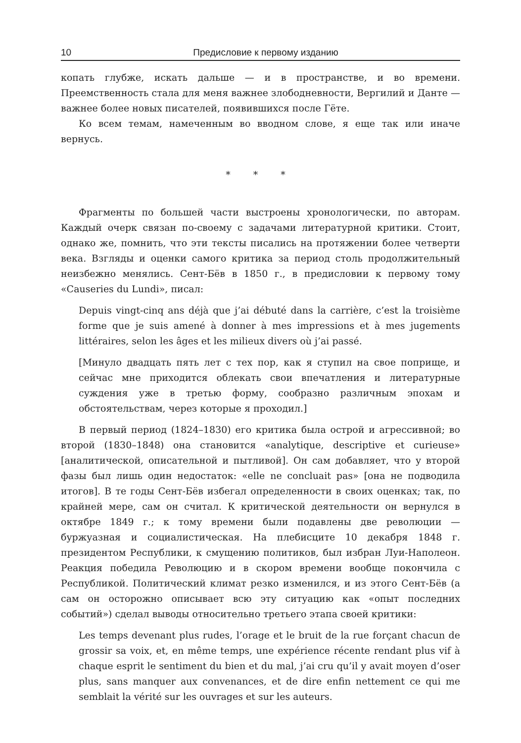10 Предисловие к первому изданию
копать глубже, искать дальше — и в пространстве, и во времени. Преемственность стала для меня важнее злободневности, Вергилий и Данте — важнее более новых писателей, появившихся после Гёте.
Ко всем темам, намеченным во вводном слове, я еще так или иначе вернусь.
* * *
Фрагменты по большей части выстроены хронологически, по авторам. Каждый очерк связан по-своему с задачами литературной критики. Стоит, однако же, помнить, что эти тексты писались на протяжении более четверти века. Взгляды и оценки самого критика за период столь продолжительный неизбежно менялись. Сент-Бёв в 1850 г., в предисловии к первому тому «Causeries du Lundi», писал:
Depuis vingt-cinq ans déjà que j’ai débuté dans la carrière, c’est la troisième forme que je suis amené à donner à mes impressions et à mes jugements littéraires, selon les âges et les milieux divers où j’ai passé.
[Минуло двадцать пять лет с тех пор, как я ступил на свое поприще, и сейчас мне приходится облекать свои впечатления и литературные суждения уже в третью форму, сообразно различным эпохам и обстоятельствам, через которые я проходил.]
В первый период (1824–1830) его критика была острой и агрессивной; во второй (1830–1848) она становится «analytique, descriptive et curieuse» [аналитической, описательной и пытливой]. Он сам добавляет, что у второй фазы был лишь один недостаток: «elle ne concluait pas» [она не подводила итогов]. В те годы Сент-Бёв избегал определенности в своих оценках; так, по крайней мере, сам он считал. К критической деятельности он вернулся в октябре 1849 г.; к тому времени были подавлены две революции — буржуазная и социалистическая. На плебисците 10 декабря 1848 г. президентом Республики, к смущению политиков, был избран Луи-Наполеон. Реакция победила Революцию и в скором времени вообще покончила с Республикой. Политический климат резко изменился, и из этого Сент-Бёв (а сам он осторожно описывает всю эту ситуацию как «опыт последних событий») сделал выводы относительно третьего этапа своей критики:
Les temps devenant plus rudes, l’orage et le bruit de la rue forçant chacun de grossir sa voix, et, en même temps, une expérience récente rendant plus vif à chaque esprit le sentiment du bien et du mal, j’ai cru qu’il y avait moyen d’oser plus, sans manquer aux convenances, et de dire enfin nettement ce qui me semblait la vérité sur les ouvrages et sur les auteurs.